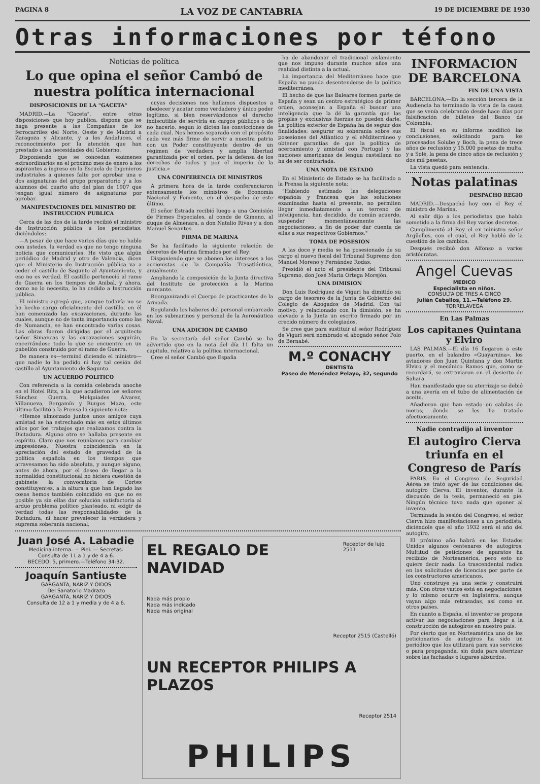PAGINA 8 LA VOZ DE CANTABRIA 19 DE DICIEMBRE DE 1930
Otras informaciones por téfono
Noticias de política
Lo que opina el señor Cambó de nuestra política internacional
DISPOSICIONES DE LA "GACETA"
MADRID.—La "Gaceta", entre otras disposiciones que hoy publica, dispone que se haga presente a las Compañías de los ferrocarriles del Norte, Oeste y de Madrid a Zaragoza y Alicante, y a los Andaluces, el reconocimiento por la atención que han prestado a las necesidades del Gobierno.
Disponiendo que se concedan exámenes extraordinarios en el próximo mes de enero a los aspirantes a ingreso en la Escuela de Ingenieros industriales a quienes falte por aprobar una o dos asignaturas del grupo preparatorio y a los alumnos del cuarto año del plan de 1907 que tengan igual número de asignaturas por aprobar.
MANIFESTACIONES DEL MINISTRO DE INSTRUCCION PUBLICA
Cerca de las dos de la tarde recibió el ministro de Instrucción pública a los periodistas, diciéndoles:
—A pesar de que hace varios días que no hablo con ustedes, la verdad es que no tengo ninguna noticia que comunicarles. He visto que algún periódico de Madrid y otro de Valencia, dicen que el Ministerio de Instrucción pública va a ceder el castillo de Sagunto al Ayuntamiento, y eso no es verdad. El castillo perteneció al ramo de Guerra en los tiempos de Anibal, y ahora, como no lo necesita, lo ha cedido a Instrucción pública.
El ministro agregó que, aunque todavía no se ha hecho cargo oficialmente del castillo, en él han comenzado las excavaciones, durante las cuales, aunque no de tanta importancia como las de Numancia, se han encontrado varias cosas. Las obras fueron dirigidas por el arquitecto señor Simancas y las excavaciones seguirán, encerrándose todo lo que se encuentre en un pabellón construido por el ramo de Guerra.
De manera es—terminó diciendo el ministro—que nadie lo ha pedido ni hay tal cesión del castillo al Ayuntamiento de Sagunto.
UN ACUERDO POLITICO
Con referencia a la comida celebrada anoche en el Hotel Ritz, a la que acudieron los señores Sánchez Guerra, Melquiades Alvarez, Villanueva, Bergamín y Burgos Mazo, este último facilitó a la Prensa la siguiente nota:
«Hemos almorzado juntos unos amigos cuya amistad se ha estrechado más en estos últimos años por los trabajos que realizamos contra la Dictadura. Alguno otro se hallaba presente en espíritu. Claro que nos reuníamos para cambiar impresiones. Nuestra coincidencia en la apreciación del estado de gravedad de la política española en los tiempos que atravesamos ha sido absoluta, y aunque alguno, antes de ahora, por el deseo de llegar a la normalidad constitucional no hiciera cuestión de gabinete la convocatoria de Cortes constituyentes, a la altura a que han llegado las cosas hemos también coincidido en que no es posible ya sin ellas dar solución satisfactoria al arduo problema político planteado, ni exigir de verdad todas las responsabilidades de la Dictadura, ni hacer prevalecer la verdadera y suprema soberanía nacional,
cuyas decisiones nos hallamos dispuestos a obedecer y acatar como verdadero y único poder legítimo, si bien reservándonos el derecho indiscutible de servirla en cargos públicos o de no hacerlo, según lo dicten las convicciones de cada cual. Nos hemos separado con el propósito cada vez más firme de servir a nuestra patria con un Poder constituyente dentro de un régimen de verdadera y amplia libertad garantizada por el orden, por la defensa de los derechos de todos y por el imperio de la justicia.»
UNA CONFERENCIA DE MINISTROS
A primera hora de la tarde conferenciaron extensamente los ministros de Economía Nacional y Fomento, en el despacho de este último.
El señor Estrada recibió luego a una Comisión de Firmes Especiales, al conde de Gimeno, al duque de Almenara, a don Natalio Rivas y a don Manuel Senantes.
FIRMA DE MARINA
Se ha facilitado la siguiente relación de decretos de Marina firmados por el Rey:
Disponiendo que se abonen los intereses a los accionistas de la Compañía Trasatlántica, anualmente.
Ampliando la composición de la Junta directiva del Instituto de protección a la Marina mercante.
Reorganizando el Cuerpo de practicantes de la Armada.
Regulando los haberes del personal embarcado en los submarinos y personal de la Aeronáutica Naval.
UNA ADICION DE CAMBO
En la secretaría del señor Cambó se ha advertido que en la nota del día 11 falta un capítulo, relativo a la política internacional.
Cree el señor Cambó que España
ha de abandonar el tradicional aislamiento que nos impuso durante muchos años una realidad distinta a la actual.
La importancia del Mediterráneo hace que España no pueda desentenderse de la política mediterránea.
El hecho de que las Baleares formen parte de España y sean un centro estratégico de primer orden, aconsejan a España el buscar una inteligencia que la dé la garantía que las propias y exclusivas fuerzas no pueden darle. La política exterior de España ha de seguir dos finalidades: asegurar su soberanía sobre sus posesiones del Atlántico y el eMditerráneo y obtener garantías de que la política de acercamiento y amistad con Portugal y las naciones americanas de lengua castellana no ha de ser contrariada.
UNA NOTA DE ESTADO
En el Ministerio de Estado se ha facilitado a la Prensa la siguiente nota:
"Habiendo estimado las delegaciones española y francesa que las soluciones examinadas hasta el presente, no permiten llegar inmediatamente a un terreno de inteligencia, han decidido, de común acuerdo, suspender momentáneamente las negociaciones, a fin de poder dar cuenta de ellas a sus respectivos Gobiernos."
TOMA DE POSESION
A las doce y media se ha posesionado de su cargo el nuevo fiscal del Tribunal Supremo don Manuel Moreno y Fernández Rodas.
Presidió el acto el presidente del Tribunal Supremo, don José María Ortega Morejón.
UNA DIMISION
Don Luis Rodríguez de Viguri ha dimitido su cargo de tesorero de la Junta de Gobierno del Colegio de Abogados de Madrid. Con tal motivo, y relacionado con la dimisión, se ha elevado a la Junta un escrito firmado por un crecido número de colegiados.
Se cree que para sustituir al señor Rodríguez de Viguri será nombrado el abogado señor Polo de Bernabé.
M.º CONACHY
DENTISTA
Paseo de Menéndez Pelayo, 32, segundo
Juan José A. Labadie
Medicina interna. — Piel. — Secretas.
Consulta de 11 a 1 y de 4 a 6.
BECEDO, 5, primero.—Teléfono 34-32.
Joaquín Santiuste
GARGANTA, NARIZ Y OIDOS
Del Sanatorio Madrazo
GARGANTA, NARIZ Y OIDOS
Consulta de 12 a 1 y media y de 4 a 6.
EL REGALO DE NAVIDAD Receptor de lujo 2511
Nada más propio
Nada más indicado
Nada más original
Receptor 2515 (Castelló)
UN RECEPTOR PHILIPS A PLAZOS
Receptor 2514
PHILIPS
INFORMACION DE BARCELONA
FIN DE UNA VISTA
BARCELONA.—En la sección tercera de la Audiencia ha terminado la vista de la causa que se venía celebrando desde hace días por falsificación de billetes del Banco de Colombia.
El fiscal en su informe modificó las conclusiones, solicitando para los procesados Solube y Boch, la pena de trece años de reclusión y 15.000 pesetas de multa, y a Solé, la pena de cinco años de reclusión y dos mil pesetas.
La vista quedó para sentencia.
Notas palatinas
DESPACHO REGIO
MADRID.—Despachó hoy con el Rey el ministro de Marina.
Al salir dijo a los periodistas que había sometido a la firma del Rey varios decretos.
Cumplimentó al Rey el ex ministro señor Argüelles, con el cual, el Rey habló de la cuestión de los cambios.
Después recibió don Alfonso a varios aristócratas.
Angel Cuevas
MEDICO
Especialista en niños.
CONSULTA DE TRES A CINCO
Julián Ceballos, 11.—Teléfono 29.
TORRELAVEGA
En Las Palmas
Los capitanes Quintana y Elviro
LAS PALMAS.—El día 16 llegaron a este puerto, en el balandro «Guayarnina», los aviadores don Juan Quintana y don Martín Elviro y el mecánico Ramos que, como se recordará, se extraviaron en el desierto de Sahara.
Han manifestado que su aterrizaje se debió a una avería en el tubo de alimentación de aceite.
Añadieron que han estado en cabilas de moros, donde se les ha tratado afectuosamente.
Nadie contradijo al inventor
El autogiro Cierva triunfa en el Congreso de París
PARIS.—En el Congreso de Seguridad Aérea se trató ayer de las condiciones del autogiro Cierva. El inventor, durante la discusión de la tesis, permaneció en pie. Ningún técnico tuvo nada que oponer al invento.
Terminada la sesión del Congreso, el señor Cierva hizo manifestaciones a un periodista, diciéndole que el año 1932 será el año del autogiro.
El próximo año habrá en los Estados Unidos algunos centenares de autogiros. Multitud de peticiones de aparatos ha recibido de Norteamérica, pero esto no quiere decir nada. Lo trascendental radica en las solicitudes de licencias por parte de los constructores americanos.
Uno construye ya una serie y construirá más. Con otros varios está en negociaciones, y lo mismo ocurre en Inglaterra, aunque vayan algo más retrasadas, así como en otros países.
En cuanto a España, el inventor se propone activar las negociaciones para llegar a la construcción de autogiros en nuestro país.
Por cierto que en Norteamérica uno de los peticionarios de autogiros ha sido un periódico que los utilizará para sus servicios o para propaganda, sin duda para aterrizar sobre las fachadas o lugares absurdos.